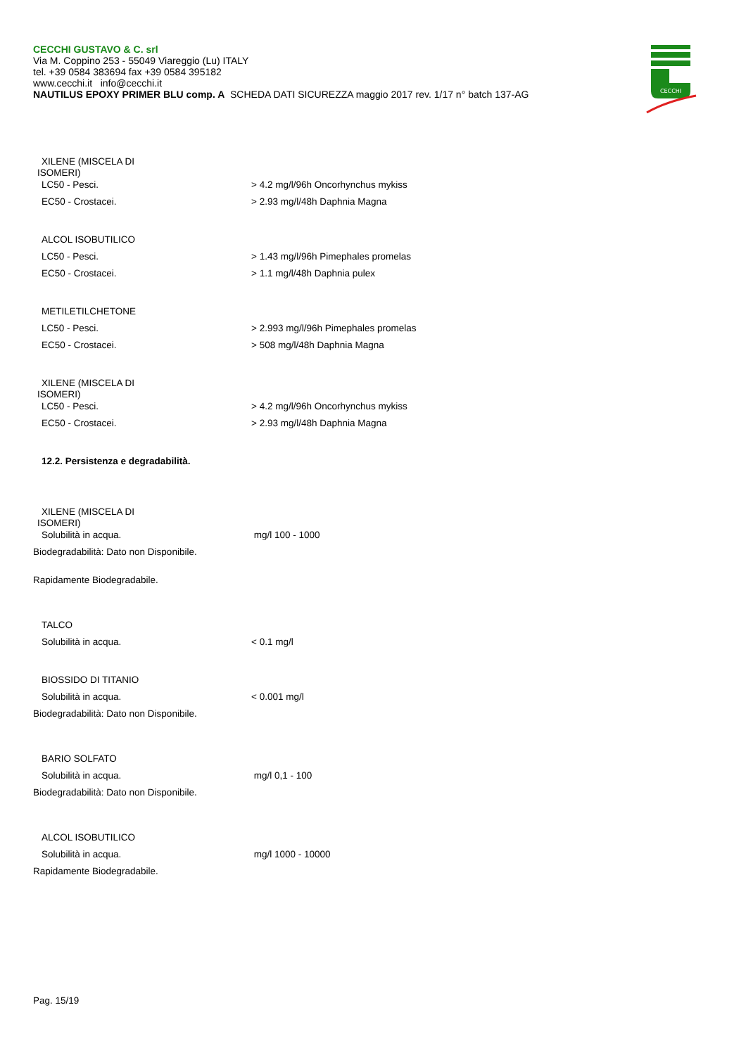CECCHI GUSTAVO & C. srl
Via M. Coppino 253 - 55049 Viareggio (Lu) ITALY
tel. +39 0584 383694 fax +39 0584 395182
www.cecchi.it info@cecchi.it
NAUTILUS EPOXY PRIMER BLU comp. A SCHEDA DATI SICUREZZA maggio 2017 rev. 1/17 n° batch 137-AG
CECCHI
XILENE (MISCELA DI
ISOMERI)
LC50 - Pesci. > 4.2 mg/l/96h Oncorhynchus mykiss
EC50 - Crostacei. > 2.93 mg/l/48h Daphnia Magna
ALCOL ISOBUTILICO
LC50 - Pesci. > 1.43 mg/l/96h Pimephales promelas
EC50 - Crostacei. > 1.1 mg/l/48h Daphnia pulex
METILETILCHETONE
LC50 - Pesci. > 2.993 mg/l/96h Pimephales promelas
EC50 - Crostacei. > 508 mg/l/48h Daphnia Magna
XILENE (MISCELA DI
ISOMERI)
LC50 - Pesci. > 4.2 mg/l/96h Oncorhynchus mykiss
EC50 - Crostacei. > 2.93 mg/l/48h Daphnia Magna
12.2. Persistenza e degradabilità.
XILENE (MISCELA DI
ISOMERI)
Solubilità in acqua. mg/l 100 - 1000
Biodegradabilità: Dato non Disponibile.
Rapidamente Biodegradabile.
TALCO
Solubilità in acqua. < 0.1 mg/l
BIOSSIDO DI TITANIO
Solubilità in acqua. < 0.001 mg/l
Biodegradabilità: Dato non Disponibile.
BARIO SOLFATO
Solubilità in acqua. mg/l 0,1 - 100
Biodegradabilità: Dato non Disponibile.
ALCOL ISOBUTILICO
Solubilità in acqua. mg/l 1000 - 10000
Rapidamente Biodegradabile.
Pag. 15/19